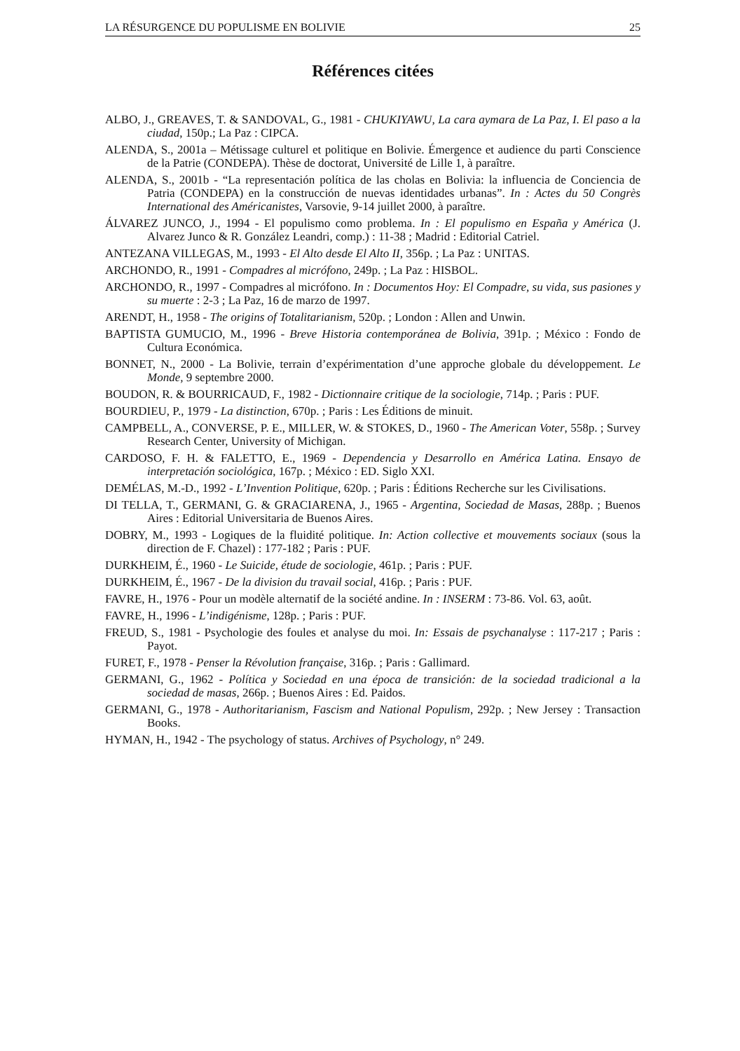LA RÉSURGENCE DU POPULISME EN BOLIVIE 25
Références citées
ALBO, J., GREAVES, T. & SANDOVAL, G., 1981 - CHUKIYAWU, La cara aymara de La Paz, I. El paso a la ciudad, 150p.; La Paz : CIPCA.
ALENDA, S., 2001a – Métissage culturel et politique en Bolivie. Émergence et audience du parti Conscience de la Patrie (CONDEPA). Thèse de doctorat, Université de Lille 1, à paraître.
ALENDA, S., 2001b - “La representación política de las cholas en Bolivia: la influencia de Conciencia de Patria (CONDEPA) en la construcción de nuevas identidades urbanas”. In : Actes du 50 Congrès International des Américanistes, Varsovie, 9-14 juillet 2000, à paraître.
ÁLVAREZ JUNCO, J., 1994 - El populismo como problema. In : El populismo en España y América (J. Alvarez Junco & R. González Leandri, comp.) : 11-38 ; Madrid : Editorial Catriel.
ANTEZANA VILLEGAS, M., 1993 - El Alto desde El Alto II, 356p. ; La Paz : UNITAS.
ARCHONDO, R., 1991 - Compadres al micrófono, 249p. ; La Paz : HISBOL.
ARCHONDO, R., 1997 - Compadres al micrófono. In : Documentos Hoy: El Compadre, su vida, sus pasiones y su muerte : 2-3 ; La Paz, 16 de marzo de 1997.
ARENDT, H., 1958 - The origins of Totalitarianism, 520p. ; London : Allen and Unwin.
BAPTISTA GUMUCIO, M., 1996 - Breve Historia contemporánea de Bolivia, 391p. ; México : Fondo de Cultura Económica.
BONNET, N., 2000 - La Bolivie, terrain d’expérimentation d’une approche globale du développement. Le Monde, 9 septembre 2000.
BOUDON, R. & BOURRICAUD, F., 1982 - Dictionnaire critique de la sociologie, 714p. ; Paris : PUF.
BOURDIEU, P., 1979 - La distinction, 670p. ; Paris : Les Éditions de minuit.
CAMPBELL, A., CONVERSE, P. E., MILLER, W. & STOKES, D., 1960 - The American Voter, 558p. ; Survey Research Center, University of Michigan.
CARDOSO, F. H. & FALETTO, E., 1969 - Dependencia y Desarrollo en América Latina. Ensayo de interpretación sociológica, 167p. ; México : ED. Siglo XXI.
DEMÉLAS, M.-D., 1992 - L’Invention Politique, 620p. ; Paris : Éditions Recherche sur les Civilisations.
DI TELLA, T., GERMANI, G. & GRACIARENA, J., 1965 - Argentina, Sociedad de Masas, 288p. ; Buenos Aires : Editorial Universitaria de Buenos Aires.
DOBRY, M., 1993 - Logiques de la fluidité politique. In: Action collective et mouvements sociaux (sous la direction de F. Chazel) : 177-182 ; Paris : PUF.
DURKHEIM, É., 1960 - Le Suicide, étude de sociologie, 461p. ; Paris : PUF.
DURKHEIM, É., 1967 - De la division du travail social, 416p. ; Paris : PUF.
FAVRE, H., 1976 - Pour un modèle alternatif de la société andine. In : INSERM : 73-86. Vol. 63, août.
FAVRE, H., 1996 - L’indigénisme, 128p. ; Paris : PUF.
FREUD, S., 1981 - Psychologie des foules et analyse du moi. In: Essais de psychanalyse : 117-217 ; Paris : Payot.
FURET, F., 1978 - Penser la Révolution française, 316p. ; Paris : Gallimard.
GERMANI, G., 1962 - Política y Sociedad en una época de transición: de la sociedad tradicional a la sociedad de masas, 266p. ; Buenos Aires : Ed. Paidos.
GERMANI, G., 1978 - Authoritarianism, Fascism and National Populism, 292p. ; New Jersey : Transaction Books.
HYMAN, H., 1942 - The psychology of status. Archives of Psychology, n° 249.